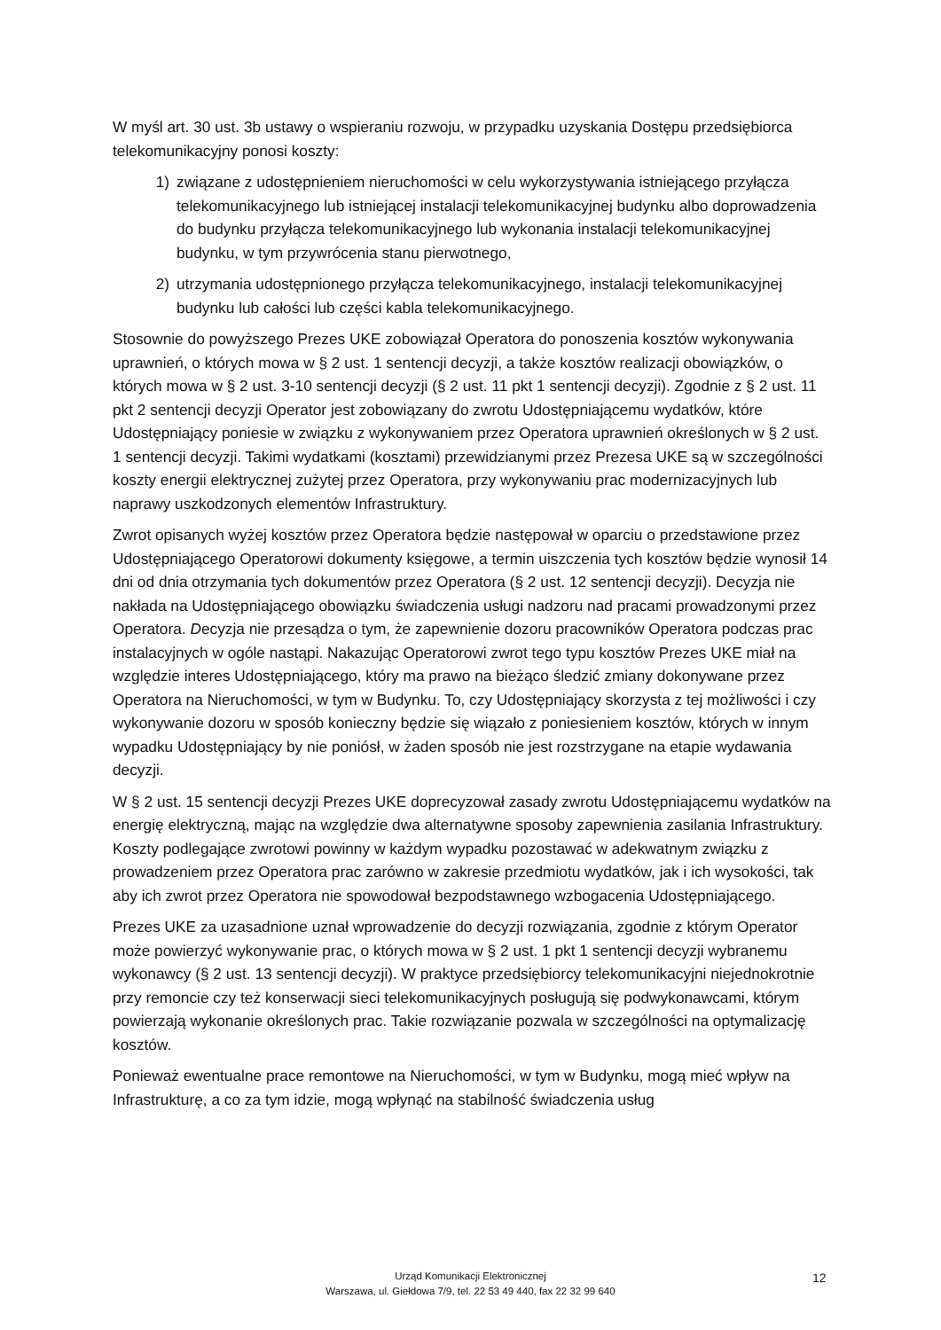W myśl art. 30 ust. 3b ustawy o wspieraniu rozwoju, w przypadku uzyskania Dostępu przedsiębiorca telekomunikacyjny ponosi koszty:
1) związane z udostępnieniem nieruchomości w celu wykorzystywania istniejącego przyłącza telekomunikacyjnego lub istniejącej instalacji telekomunikacyjnej budynku albo doprowadzenia do budynku przyłącza telekomunikacyjnego lub wykonania instalacji telekomunikacyjnej budynku, w tym przywrócenia stanu pierwotnego,
2) utrzymania udostępnionego przyłącza telekomunikacyjnego, instalacji telekomunikacyjnej budynku lub całości lub części kabla telekomunikacyjnego.
Stosownie do powyższego Prezes UKE zobowiązał Operatora do ponoszenia kosztów wykonywania uprawnień, o których mowa w § 2 ust. 1 sentencji decyzji, a także kosztów realizacji obowiązków, o których mowa w § 2 ust. 3-10 sentencji decyzji (§ 2 ust. 11 pkt 1 sentencji decyzji). Zgodnie z § 2 ust. 11 pkt 2 sentencji decyzji Operator jest zobowiązany do zwrotu Udostępniającemu wydatków, które Udostępniający poniesie w związku z wykonywaniem przez Operatora uprawnień określonych w § 2 ust. 1 sentencji decyzji. Takimi wydatkami (kosztami) przewidzianymi przez Prezesa UKE są w szczególności koszty energii elektrycznej zużytej przez Operatora, przy wykonywaniu prac modernizacyjnych lub naprawy uszkodzonych elementów Infrastruktury.
Zwrot opisanych wyżej kosztów przez Operatora będzie następował w oparciu o przedstawione przez Udostępniającego Operatorowi dokumenty księgowe, a termin uiszczenia tych kosztów będzie wynosił 14 dni od dnia otrzymania tych dokumentów przez Operatora (§ 2 ust. 12 sentencji decyzji). Decyzja nie nakłada na Udostępniającego obowiązku świadczenia usługi nadzoru nad pracami prowadzonymi przez Operatora. Decyzja nie przesądza o tym, że zapewnienie dozoru pracowników Operatora podczas prac instalacyjnych w ogóle nastąpi. Nakazując Operatorowi zwrot tego typu kosztów Prezes UKE miał na względzie interes Udostępniającego, który ma prawo na bieżąco śledzić zmiany dokonywane przez Operatora na Nieruchomości, w tym w Budynku. To, czy Udostępniający skorzysta z tej możliwości i czy wykonywanie dozoru w sposób konieczny będzie się wiązało z poniesieniem kosztów, których w innym wypadku Udostępniający by nie poniósł, w żaden sposób nie jest rozstrzygane na etapie wydawania decyzji.
W § 2 ust. 15 sentencji decyzji Prezes UKE doprecyzował zasady zwrotu Udostępniającemu wydatków na energię elektryczną, mając na względzie dwa alternatywne sposoby zapewnienia zasilania Infrastruktury. Koszty podlegające zwrotowi powinny w każdym wypadku pozostawać w adekwatnym związku z prowadzeniem przez Operatora prac zarówno w zakresie przedmiotu wydatków, jak i ich wysokości, tak aby ich zwrot przez Operatora nie spowodował bezpodstawnego wzbogacenia Udostępniającego.
Prezes UKE za uzasadnione uznał wprowadzenie do decyzji rozwiązania, zgodnie z którym Operator może powierzyć wykonywanie prac, o których mowa w § 2 ust. 1 pkt 1 sentencji decyzji wybranemu wykonawcy (§ 2 ust. 13 sentencji decyzji). W praktyce przedsiębiorcy telekomunikacyjni niejednokrotnie przy remoncie czy też konserwacji sieci telekomunikacyjnych posługują się podwykonawcami, którym powierzają wykonanie określonych prac. Takie rozwiązanie pozwala w szczególności na optymalizację kosztów.
Ponieważ ewentualne prace remontowe na Nieruchomości, w tym w Budynku, mogą mieć wpływ na Infrastrukturę, a co za tym idzie, mogą wpłynąć na stabilność świadczenia usług
Urząd Komunikacji Elektronicznej
Warszawa, ul. Giełdowa 7/9, tel. 22 53 49 440, fax 22 32 99 640
12